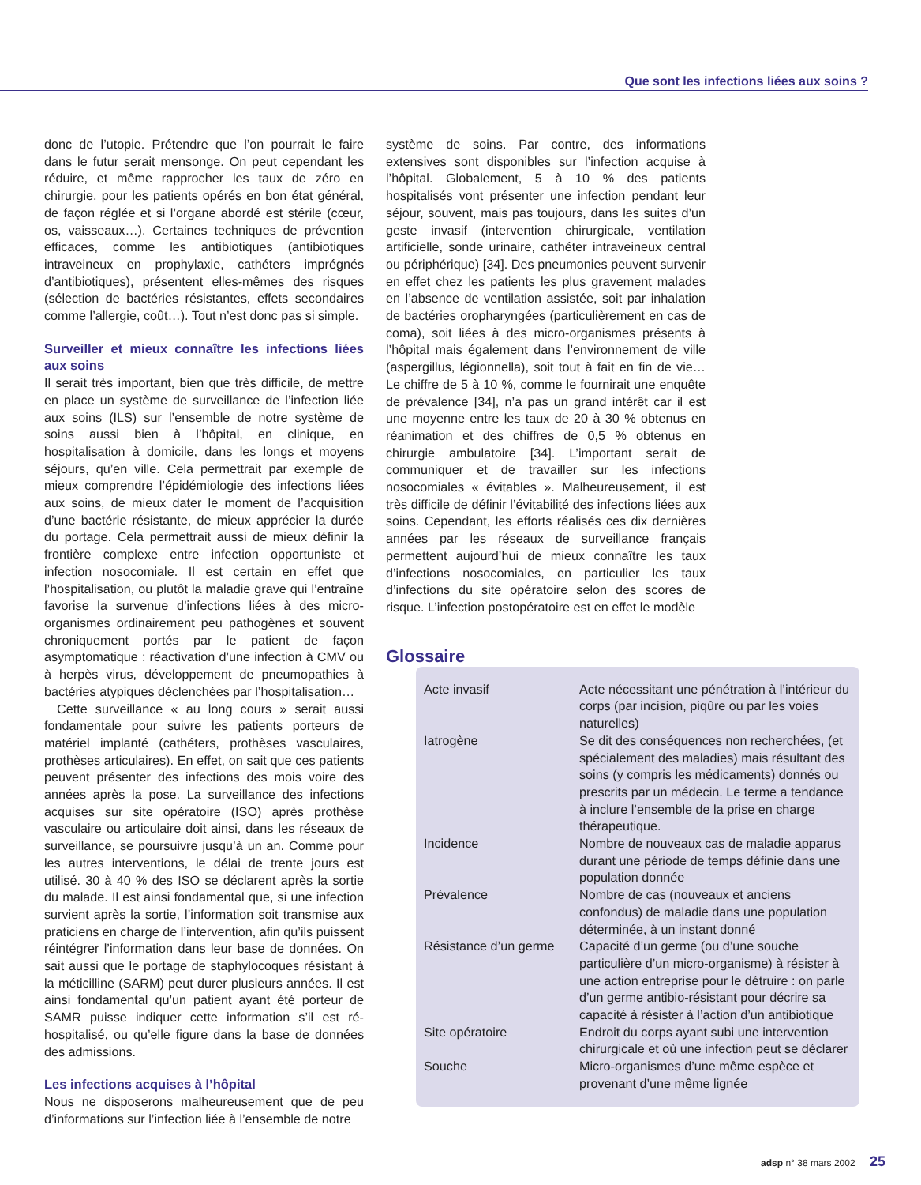Que sont les infections liées aux soins ?
donc de l’utopie. Prétendre que l’on pourrait le faire dans le futur serait mensonge. On peut cependant les réduire, et même rapprocher les taux de zéro en chirurgie, pour les patients opérés en bon état général, de façon réglée et si l’organe abordé est stérile (cœur, os, vaisseaux…). Certaines techniques de prévention efficaces, comme les antibiotiques (antibiotiques intraveineux en prophylaxie, cathéters imprégnés d’antibiotiques), présentent elles-mêmes des risques (sélection de bactéries résistantes, effets secondaires comme l’allergie, coût…). Tout n’est donc pas si simple.
Surveiller et mieux connaître les infections liées aux soins
Il serait très important, bien que très difficile, de mettre en place un système de surveillance de l’infection liée aux soins (ILS) sur l’ensemble de notre système de soins aussi bien à l’hôpital, en clinique, en hospitalisation à domicile, dans les longs et moyens séjours, qu’en ville. Cela permettrait par exemple de mieux comprendre l’épidémiologie des infections liées aux soins, de mieux dater le moment de l’acquisition d’une bactérie résistante, de mieux apprécier la durée du portage. Cela permettrait aussi de mieux définir la frontière complexe entre infection opportuniste et infection nosocomiale. Il est certain en effet que l’hospitalisation, ou plutôt la maladie grave qui l’entraîne favorise la survenue d’infections liées à des micro-organismes ordinairement peu pathogènes et souvent chroniquement portés par le patient de façon asymptomatique : réactivation d’une infection à CMV ou à herpès virus, développement de pneumopathies à bactéries atypiques déclenchées par l’hospitalisation…
Cette surveillance « au long cours » serait aussi fondamentale pour suivre les patients porteurs de matériel implanté (cathéters, prothèses vasculaires, prothèses articulaires). En effet, on sait que ces patients peuvent présenter des infections des mois voire des années après la pose. La surveillance des infections acquises sur site opératoire (ISO) après prothèse vasculaire ou articulaire doit ainsi, dans les réseaux de surveillance, se poursuivre jusqu’à un an. Comme pour les autres interventions, le délai de trente jours est utilisé. 30 à 40 % des ISO se déclarent après la sortie du malade. Il est ainsi fondamental que, si une infection survient après la sortie, l’information soit transmise aux praticiens en charge de l’intervention, afin qu’ils puissent réintégrer l’information dans leur base de données. On sait aussi que le portage de staphylocoques résistant à la méticilline (SARM) peut durer plusieurs années. Il est ainsi fondamental qu’un patient ayant été porteur de SAMR puisse indiquer cette information s’il est ré-hospitalisé, ou qu’elle figure dans la base de données des admissions.
Les infections acquises à l’hôpital
Nous ne disposerons malheureusement que de peu d’informations sur l’infection liée à l’ensemble de notre
système de soins. Par contre, des informations extensives sont disponibles sur l’infection acquise à l’hôpital. Globalement, 5 à 10 % des patients hospitalisés vont présenter une infection pendant leur séjour, souvent, mais pas toujours, dans les suites d’un geste invasif (intervention chirurgicale, ventilation artificielle, sonde urinaire, cathéter intraveineux central ou périphérique) [34]. Des pneumonies peuvent survenir en effet chez les patients les plus gravement malades en l’absence de ventilation assistée, soit par inhalation de bactéries oropharyngées (particulièrement en cas de coma), soit liées à des micro-organismes présents à l’hôpital mais également dans l’environnement de ville (aspergillus, légionnella), soit tout à fait en fin de vie… Le chiffre de 5 à 10 %, comme le fournirait une enquête de prévalence [34], n’a pas un grand intérêt car il est une moyenne entre les taux de 20 à 30 % obtenus en réanimation et des chiffres de 0,5 % obtenus en chirurgie ambulatoire [34]. L’important serait de communiquer et de travailler sur les infections nosocomiales « évitables ». Malheureusement, il est très difficile de définir l’évitabilité des infections liées aux soins. Cependant, les efforts réalisés ces dix dernières années par les réseaux de surveillance français permettent aujourd’hui de mieux connaître les taux d’infections nosocomiales, en particulier les taux d’infections du site opératoire selon des scores de risque. L’infection postopératoire est en effet le modèle
Glossaire
| Acte invasif | Acte nécessitant une pénétration à l’intérieur du corps (par incision, piqûre ou par les voies naturelles) |
| Iatrogène | Se dit des conséquences non recherchées, (et spécialement des maladies) mais résultant des soins (y compris les médicaments) donnés ou prescrits par un médecin. Le terme a tendance à inclure l’ensemble de la prise en charge thérapeutique. |
| Incidence | Nombre de nouveaux cas de maladie apparus durant une période de temps définie dans une population donnée |
| Prévalence | Nombre de cas (nouveaux et anciens confondus) de maladie dans une population déterminée, à un instant donné |
| Résistance d’un germe | Capacité d’un germe (ou d’une souche particulière d’un micro-organisme) à résister à une action entreprise pour le détruire : on parle d’un germe antibio-résistant pour décrire sa capacité à résister à l’action d’un antibiotique |
| Site opératoire | Endroit du corps ayant subi une intervention chirurgicale et où une infection peut se déclarer |
| Souche | Micro-organismes d’une même espèce et provenant d’une même lignée |
adsp n° 38 mars 2002 25